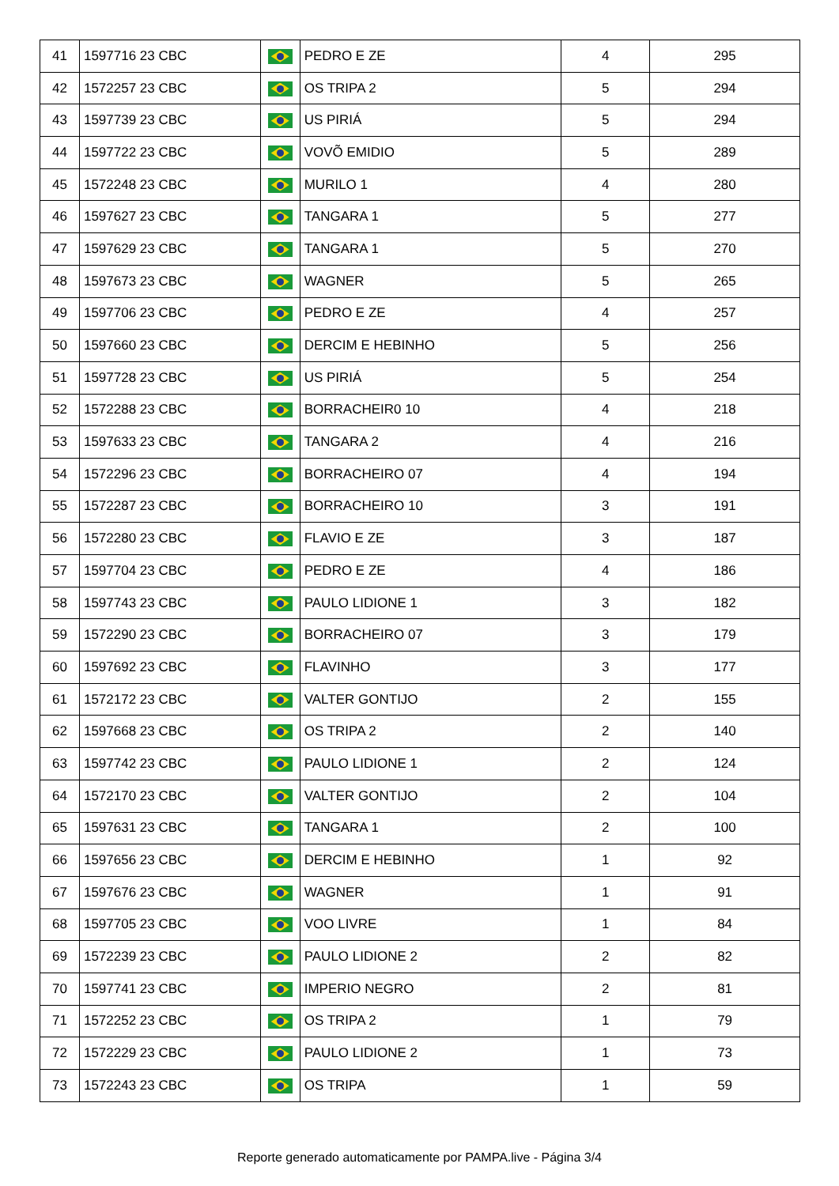| 41 | 1597716 23 CBC | | PEDRO E ZE | 4 | 295 |
| 42 | 1572257 23 CBC | | OS TRIPA 2 | 5 | 294 |
| 43 | 1597739 23 CBC | | US PIRIÁ | 5 | 294 |
| 44 | 1597722 23 CBC | | VOVÕ EMIDIO | 5 | 289 |
| 45 | 1572248 23 CBC | | MURILO 1 | 4 | 280 |
| 46 | 1597627 23 CBC | | TANGARA 1 | 5 | 277 |
| 47 | 1597629 23 CBC | | TANGARA 1 | 5 | 270 |
| 48 | 1597673 23 CBC | | WAGNER | 5 | 265 |
| 49 | 1597706 23 CBC | | PEDRO E ZE | 4 | 257 |
| 50 | 1597660 23 CBC | | DERCIM E HEBINHO | 5 | 256 |
| 51 | 1597728 23 CBC | | US PIRIÁ | 5 | 254 |
| 52 | 1572288 23 CBC | | BORRACHEIR0 10 | 4 | 218 |
| 53 | 1597633 23 CBC | | TANGARA 2 | 4 | 216 |
| 54 | 1572296 23 CBC | | BORRACHEIRO 07 | 4 | 194 |
| 55 | 1572287 23 CBC | | BORRACHEIRO 10 | 3 | 191 |
| 56 | 1572280 23 CBC | | FLAVIO E ZE | 3 | 187 |
| 57 | 1597704 23 CBC | | PEDRO E ZE | 4 | 186 |
| 58 | 1597743 23 CBC | | PAULO LIDIONE 1 | 3 | 182 |
| 59 | 1572290 23 CBC | | BORRACHEIRO 07 | 3 | 179 |
| 60 | 1597692 23 CBC | | FLAVINHO | 3 | 177 |
| 61 | 1572172 23 CBC | | VALTER GONTIJO | 2 | 155 |
| 62 | 1597668 23 CBC | | OS TRIPA 2 | 2 | 140 |
| 63 | 1597742 23 CBC | | PAULO LIDIONE 1 | 2 | 124 |
| 64 | 1572170 23 CBC | | VALTER GONTIJO | 2 | 104 |
| 65 | 1597631 23 CBC | | TANGARA 1 | 2 | 100 |
| 66 | 1597656 23 CBC | | DERCIM E HEBINHO | 1 | 92 |
| 67 | 1597676 23 CBC | | WAGNER | 1 | 91 |
| 68 | 1597705 23 CBC | | VOO LIVRE | 1 | 84 |
| 69 | 1572239 23 CBC | | PAULO LIDIONE 2 | 2 | 82 |
| 70 | 1597741 23 CBC | | IMPERIO NEGRO | 2 | 81 |
| 71 | 1572252 23 CBC | | OS TRIPA 2 | 1 | 79 |
| 72 | 1572229 23 CBC | | PAULO LIDIONE 2 | 1 | 73 |
| 73 | 1572243 23 CBC | | OS TRIPA | 1 | 59 |
Reporte generado automaticamente por PAMPA.live - Página 3/4